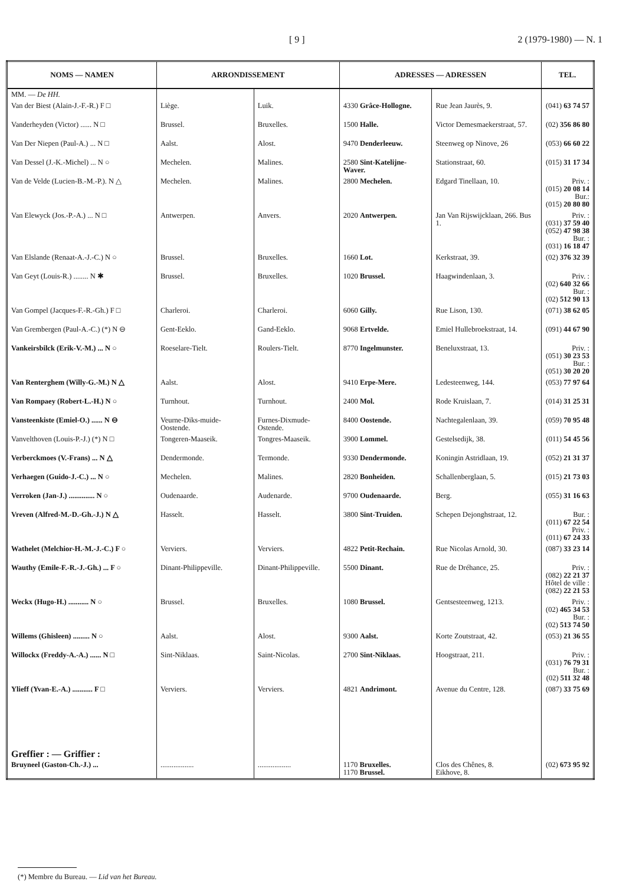[ 9 ] 2 (1979-1980) — N. 1
| NOMS — NAMEN | ARRONDISSEMENT | | ADRESSES — ADRESSEN | | TEL. |
| --- | --- | --- | --- | --- | --- |
| MM. — De HH. | | | | | |
| Van der Biest (Alain-J.-F.-R.) F □ | Liège. | Luik. | 4330 Grâce-Hollogne. | Rue Jean Jaurès, 9. | (041) 63 74 57 |
| Vanderheyden (Victor) ...... N □ | Brussel. | Bruxelles. | 1500 Halle. | Victor Demesmaekerstraat, 57. | (02) 356 86 80 |
| Van Der Niepen (Paul-A.) ... N □ | Aalst. | Alost. | 9470 Denderleeuw. | Steenweg op Ninove, 26 | (053) 66 60 22 |
| Van Dessel (J.-K.-Michel) ... N ○ | Mechelen. | Malines. | 2580 Sint-Katelijne-Waver. | Stationstraat, 60. | (015) 31 17 34 |
| Van de Velde (Lucien-B.-M.-P.). N △ | Mechelen. | Malines. | 2800 Mechelen. | Edgard Tinellaan, 10. | Priv. : (015) 20 08 14 Bur.: (015) 20 80 80 |
| Van Elewyck (Jos.-P.-A.) ... N □ | Antwerpen. | Anvers. | 2020 Antwerpen. | Jan Van Rijswijcklaan, 266. Bus 1. | Priv. : (031) 37 59 40 (052) 47 98 38 Bur. : (031) 16 18 47 |
| Van Elslande (Renaat-A.-J.-C.) N ○ | Brussel. | Bruxelles. | 1660 Lot. | Kerkstraat, 39. | (02) 376 32 39 |
| Van Geyt (Louis-R.) ........ N ✱ | Brussel. | Bruxelles. | 1020 Brussel. | Haagwindenlaan, 3. | Priv. : (02) 640 32 66 Bur. : (02) 512 90 13 |
| Van Gompel (Jacques-F.-R.-Gh.) F □ | Charleroi. | Charleroi. | 6060 Gilly. | Rue Lison, 130. | (071) 38 62 05 |
| Van Grembergen (Paul-A.-C.) (*) N ⊖ | Gent-Eeklo. | Gand-Eeklo. | 9068 Ertvelde. | Emiel Hullebroekstraat, 14. | (091) 44 67 90 |
| Vankeirsbilck (Erik-V.-M.) ... N ○ | Roeselare-Tielt. | Roulers-Tielt. | 8770 Ingelmunster. | Beneluxstraat, 13. | Priv. : (051) 30 23 53 Bur. : (051) 30 20 20 |
| Van Renterghem (Willy-G.-M.) N △ | Aalst. | Alost. | 9410 Erpe-Mere. | Ledesteenweg, 144. | (053) 77 97 64 |
| Van Rompaey (Robert-L.-H.) N ○ | Turnhout. | Turnhout. | 2400 Mol. | Rode Kruislaan, 7. | (014) 31 25 31 |
| Vansteenkiste (Emiel-O.) ...... N ⊖ | Veurne-Diks-muide-Oostende. | Furnes-Dixmude-Ostende. | 8400 Oostende. | Nachtegalenlaan, 39. | (059) 70 95 48 |
| Vanvelthoven (Louis-P.-J.) (*) N □ | Tongeren-Maaseik. | Tongres-Maaseik. | 3900 Lommel. | Gestelsedijk, 38. | (011) 54 45 56 |
| Verberckmoes (V.-Frans) ... N △ | Dendermonde. | Termonde. | 9330 Dendermonde. | Koningin Astridlaan, 19. | (052) 21 31 37 |
| Verhaegen (Guido-J.-C.) ... N ○ | Mechelen. | Malines. | 2820 Bonheiden. | Schallenberglaan, 5. | (015) 21 73 03 |
| Verroken (Jan-J.) .............. N ○ | Oudenaarde. | Audenarde. | 9700 Oudenaarde. | Berg. | (055) 31 16 63 |
| Vreven (Alfred-M.-D.-Gh.-J.) N △ | Hasselt. | Hasselt. | 3800 Sint-Truiden. | Schepen Dejonghstraat, 12. | Bur. : (011) 67 22 54 Priv. : (011) 67 24 33 |
| Wathelet (Melchior-H.-M.-J.-C.) F ○ | Verviers. | Verviers. | 4822 Petit-Rechain. | Rue Nicolas Arnold, 30. | (087) 33 23 14 |
| Wauthy (Emile-F.-R.-J.-Gh.) ... F ○ | Dinant-Philippeville. | Dinant-Philippeville. | 5500 Dinant. | Rue de Dréhance, 25. | Priv. : (082) 22 21 37 Hôtel de ville : (082) 22 21 53 |
| Weckx (Hugo-H.) ........... N ○ | Brussel. | Bruxelles. | 1080 Brussel. | Gentsesteenweg, 1213. | Priv. : (02) 465 34 53 Bur. : (02) 513 74 50 |
| Willems (Ghisleen) ......... N ○ | Aalst. | Alost. | 9300 Aalst. | Korte Zoutstraat, 42. | (053) 21 36 55 |
| Willockx (Freddy-A.-A.) ...... N □ | Sint-Niklaas. | Saint-Nicolas. | 2700 Sint-Niklaas. | Hoogstraat, 211. | Priv. : (031) 76 79 31 Bur. : (02) 511 32 48 |
| Ylieff (Yvan-E.-A.) ........... F □ | Verviers. | Verviers. | 4821 Andrimont. | Avenue du Centre, 128. | (087) 33 75 69 |
| Greffier : — Griffier : | | | | | |
| Bruyneel (Gaston-Ch.-J.) ... | .................. | .................. | 1170 Bruxelles. 1170 Brussel. | Clos des Chênes, 8. Eikhove, 8. | (02) 673 95 92 |
(*) Membre du Bureau. — Lid van het Bureau.